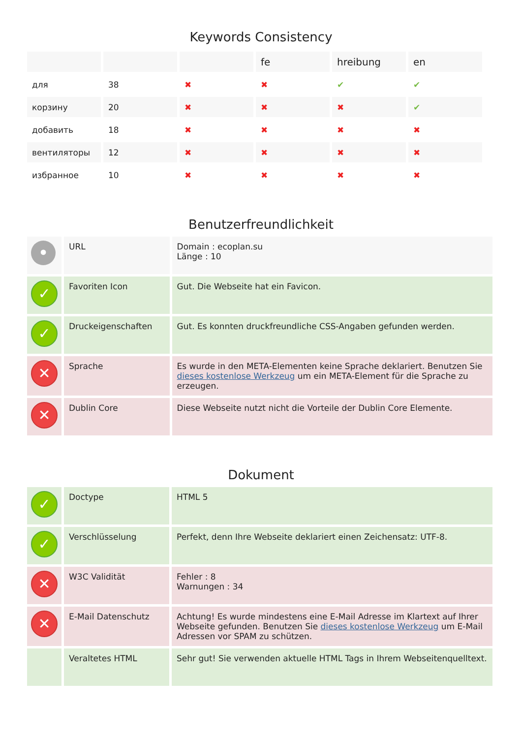Keywords Consistency
| | | | fe | hreibung | en |
| --- | --- | --- | --- | --- | --- |
| для | 38 | ✖ | ✖ | ✔ | ✔ |
| корзину | 20 | ✖ | ✖ | ✖ | ✔ |
| добавить | 18 | ✖ | ✖ | ✖ | ✖ |
| вентиляторы | 12 | ✖ | ✖ | ✖ | ✖ |
| избранное | 10 | ✖ | ✖ | ✖ | ✖ |
Benutzerfreundlichkeit
| • | URL | Domain : ecoplan.su Länge : 10 |
| ✓ | Favoriten Icon | Gut. Die Webseite hat ein Favicon. |
| ✓ | Druckeigenschaften | Gut. Es konnten druckfreundliche CSS-Angaben gefunden werden. |
| ✕ | Sprache | Es wurde in den META-Elementen keine Sprache deklariert. Benutzen Sie dieses kostenlose Werkzeug um ein META-Element für die Sprache zu erzeugen. |
| ✕ | Dublin Core | Diese Webseite nutzt nicht die Vorteile der Dublin Core Elemente. |
Dokument
| ✓ | Doctype | HTML 5 |
| ✓ | Verschlüsselung | Perfekt, denn Ihre Webseite deklariert einen Zeichensatz: UTF-8. |
| ✕ | W3C Validität | Fehler : 8 Warnungen : 34 |
| ✕ | E-Mail Datenschutz | Achtung! Es wurde mindestens eine E-Mail Adresse im Klartext auf Ihrer Webseite gefunden. Benutzen Sie dieses kostenlose Werkzeug um E-Mail Adressen vor SPAM zu schützen. |
| | Veraltetes HTML | Sehr gut! Sie verwenden aktuelle HTML Tags in Ihrem Webseitenquelltext. |